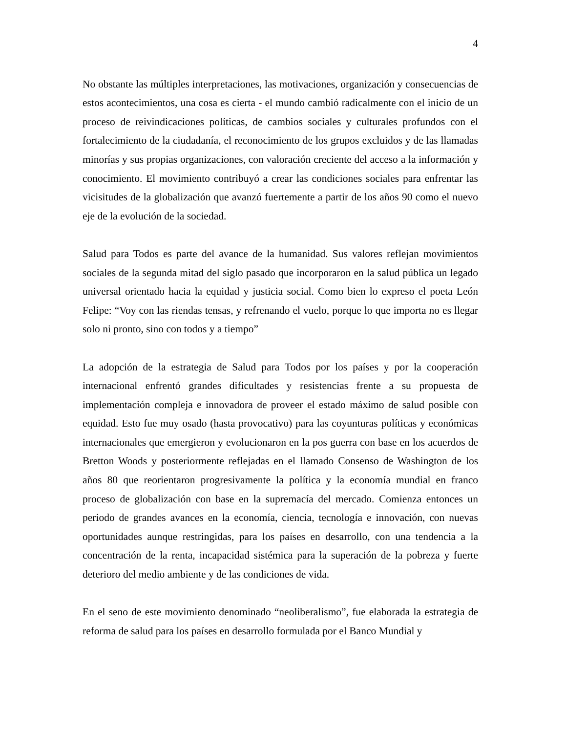4
No obstante las múltiples interpretaciones, las motivaciones, organización y consecuencias de estos acontecimientos, una cosa es cierta - el mundo cambió radicalmente con el inicio de un proceso de reivindicaciones políticas, de cambios sociales y culturales profundos con el fortalecimiento de la ciudadanía, el reconocimiento de los grupos excluidos y de las llamadas minorías y sus propias organizaciones, con valoración creciente del acceso a la información y conocimiento. El movimiento contribuyó a crear las condiciones sociales para enfrentar las vicisitudes de la globalización que avanzó fuertemente a partir de los años 90 como el nuevo eje de la evolución de la sociedad.
Salud para Todos es parte del avance de la humanidad. Sus valores reflejan movimientos sociales de la segunda mitad del siglo pasado que incorporaron en la salud pública un legado universal orientado hacia la equidad y justicia social. Como bien lo expreso el poeta León Felipe: “Voy con las riendas tensas, y refrenando el vuelo, porque lo que importa no es llegar solo ni pronto, sino con todos y a tiempo”
La adopción de la estrategia de Salud para Todos por los países y por la cooperación internacional enfrentó grandes dificultades y resistencias frente a su propuesta de implementación compleja e innovadora de proveer el estado máximo de salud posible con equidad. Esto fue muy osado (hasta provocativo) para las coyunturas políticas y económicas internacionales que emergieron y evolucionaron en la pos guerra con base en los acuerdos de Bretton Woods y posteriormente reflejadas en el llamado Consenso de Washington de los años 80 que reorientaron progresivamente la política y la economía mundial en franco proceso de globalización con base en la supremacía del mercado. Comienza entonces un periodo de grandes avances en la economía, ciencia, tecnología e innovación, con nuevas oportunidades aunque restringidas, para los países en desarrollo, con una tendencia a la concentración de la renta, incapacidad sistémica para la superación de la pobreza y fuerte deterioro del medio ambiente y de las condiciones de vida.
En el seno de este movimiento denominado “neoliberalismo”, fue elaborada la estrategia de reforma de salud para los países en desarrollo formulada por el Banco Mundial y